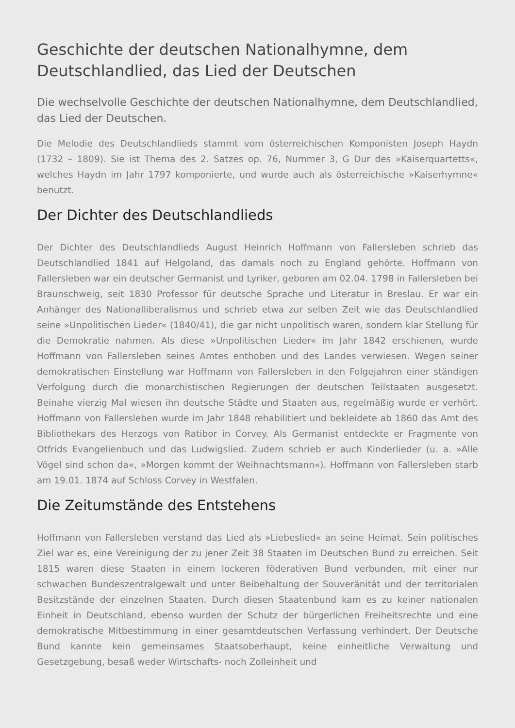Geschichte der deutschen Nationalhymne, dem Deutschlandlied, das Lied der Deutschen
Die wechselvolle Geschichte der deutschen Nationalhymne, dem Deutschlandlied, das Lied der Deutschen.
Die Melodie des Deutschlandlieds stammt vom österreichischen Komponisten Joseph Haydn (1732 – 1809). Sie ist Thema des 2. Satzes op. 76, Nummer 3, G Dur des »Kaiserquartetts«, welches Haydn im Jahr 1797 komponierte, und wurde auch als österreichische »Kaiserhymne« benutzt.
Der Dichter des Deutschlandlieds
Der Dichter des Deutschlandlieds August Heinrich Hoffmann von Fallersleben schrieb das Deutschlandlied 1841 auf Helgoland, das damals noch zu England gehörte. Hoffmann von Fallersleben war ein deutscher Germanist und Lyriker, geboren am 02.04. 1798 in Fallersleben bei Braunschweig, seit 1830 Professor für deutsche Sprache und Literatur in Breslau. Er war ein Anhänger des Nationalliberalismus und schrieb etwa zur selben Zeit wie das Deutschlandlied seine »Unpolitischen Lieder« (1840/41), die gar nicht unpolitisch waren, sondern klar Stellung für die Demokratie nahmen. Als diese »Unpolitischen Lieder« im Jahr 1842 erschienen, wurde Hoffmann von Fallersleben seines Amtes enthoben und des Landes verwiesen. Wegen seiner demokratischen Einstellung war Hoffmann von Fallersleben in den Folgejahren einer ständigen Verfolgung durch die monarchistischen Regierungen der deutschen Teilstaaten ausgesetzt. Beinahe vierzig Mal wiesen ihn deutsche Städte und Staaten aus, regelmäßig wurde er verhört. Hoffmann von Fallersleben wurde im Jahr 1848 rehabilitiert und bekleidete ab 1860 das Amt des Bibliothekars des Herzogs von Ratibor in Corvey. Als Germanist entdeckte er Fragmente von Otfrids Evangelienbuch und das Ludwigslied. Zudem schrieb er auch Kinderlieder (u. a. »Alle Vögel sind schon da«, »Morgen kommt der Weihnachtsmann«). Hoffmann von Fallersleben starb am 19.01. 1874 auf Schloss Corvey in Westfalen.
Die Zeitumstände des Entstehens
Hoffmann von Fallersleben verstand das Lied als »Liebeslied« an seine Heimat. Sein politisches Ziel war es, eine Vereinigung der zu jener Zeit 38 Staaten im Deutschen Bund zu erreichen. Seit 1815 waren diese Staaten in einem lockeren föderativen Bund verbunden, mit einer nur schwachen Bundeszentralgewalt und unter Beibehaltung der Souveränität und der territorialen Besitzstände der einzelnen Staaten. Durch diesen Staatenbund kam es zu keiner nationalen Einheit in Deutschland, ebenso wurden der Schutz der bürgerlichen Freiheitsrechte und eine demokratische Mitbestimmung in einer gesamtdeutschen Verfassung verhindert. Der Deutsche Bund kannte kein gemeinsames Staatsoberhaupt, keine einheitliche Verwaltung und Gesetzgebung, besaß weder Wirtschafts- noch Zolleinheit und